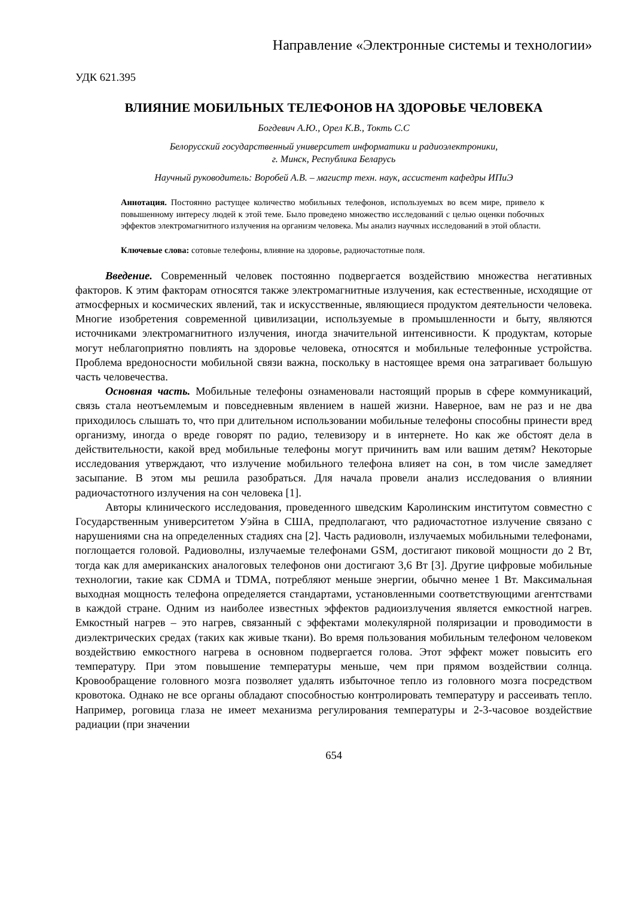Направление «Электронные системы и технологии»
УДК 621.395
ВЛИЯНИЕ МОБИЛЬНЫХ ТЕЛЕФОНОВ НА ЗДОРОВЬЕ ЧЕЛОВЕКА
Богдевич А.Ю., Орел К.В., Токть С.С
Белорусский государственный университет информатики и радиоэлектроники,
г. Минск, Республика Беларусь
Научный руководитель: Воробей А.В. – магистр техн. наук, ассистент кафедры ИПиЭ
Аннотация. Постоянно растущее количество мобильных телефонов, используемых во всем мире, привело к повышенному интересу людей к этой теме. Было проведено множество исследований с целью оценки побочных эффектов электромагнитного излучения на организм человека. Мы анализ научных исследований в этой области.
Ключевые слова: сотовые телефоны, влияние на здоровье, радиочастотные поля.
Введение. Современный человек постоянно подвергается воздействию множества негативных факторов. К этим факторам относятся также электромагнитные излучения, как естественные, исходящие от атмосферных и космических явлений, так и искусственные, являющиеся продуктом деятельности человека. Многие изобретения современной цивилизации, используемые в промышленности и быту, являются источниками электромагнитного излучения, иногда значительной интенсивности. К продуктам, которые могут неблагоприятно повлиять на здоровье человека, относятся и мобильные телефонные устройства. Проблема вредоносности мобильной связи важна, поскольку в настоящее время она затрагивает большую часть человечества.
Основная часть. Мобильные телефоны ознаменовали настоящий прорыв в сфере коммуникаций, связь стала неотъемлемым и повседневным явлением в нашей жизни. Наверное, вам не раз и не два приходилось слышать то, что при длительном использовании мобильные телефоны способны принести вред организму, иногда о вреде говорят по радио, телевизору и в интернете. Но как же обстоят дела в действительности, какой вред мобильные телефоны могут причинить вам или вашим детям? Некоторые исследования утверждают, что излучение мобильного телефона влияет на сон, в том числе замедляет засыпание. В этом мы решила разобраться. Для начала провели анализ исследования о влиянии радиочастотного излучения на сон человека [1].
Авторы клинического исследования, проведенного шведским Каролинским институтом совместно с Государственным университетом Уэйна в США, предполагают, что радиочастотное излучение связано с нарушениями сна на определенных стадиях сна [2]. Часть радиоволн, излучаемых мобильными телефонами, поглощается головой. Радиоволны, излучаемые телефонами GSM, достигают пиковой мощности до 2 Вт, тогда как для американских аналоговых телефонов они достигают 3,6 Вт [3]. Другие цифровые мобильные технологии, такие как CDMA и TDMA, потребляют меньше энергии, обычно менее 1 Вт. Максимальная выходная мощность телефона определяется стандартами, установленными соответствующими агентствами в каждой стране. Одним из наиболее известных эффектов радиоизлучения является емкостной нагрев. Емкостный нагрев – это нагрев, связанный с эффектами молекулярной поляризации и проводимости в диэлектрических средах (таких как живые ткани). Во время пользования мобильным телефоном человеком воздействию емкостного нагрева в основном подвергается голова. Этот эффект может повысить его температуру. При этом повышение температуры меньше, чем при прямом воздействии солнца. Кровообращение головного мозга позволяет удалять избыточное тепло из головного мозга посредством кровотока. Однако не все органы обладают способностью контролировать температуру и рассеивать тепло. Например, роговица глаза не имеет механизма регулирования температуры и 2-3-часовое воздействие радиации (при значении
654